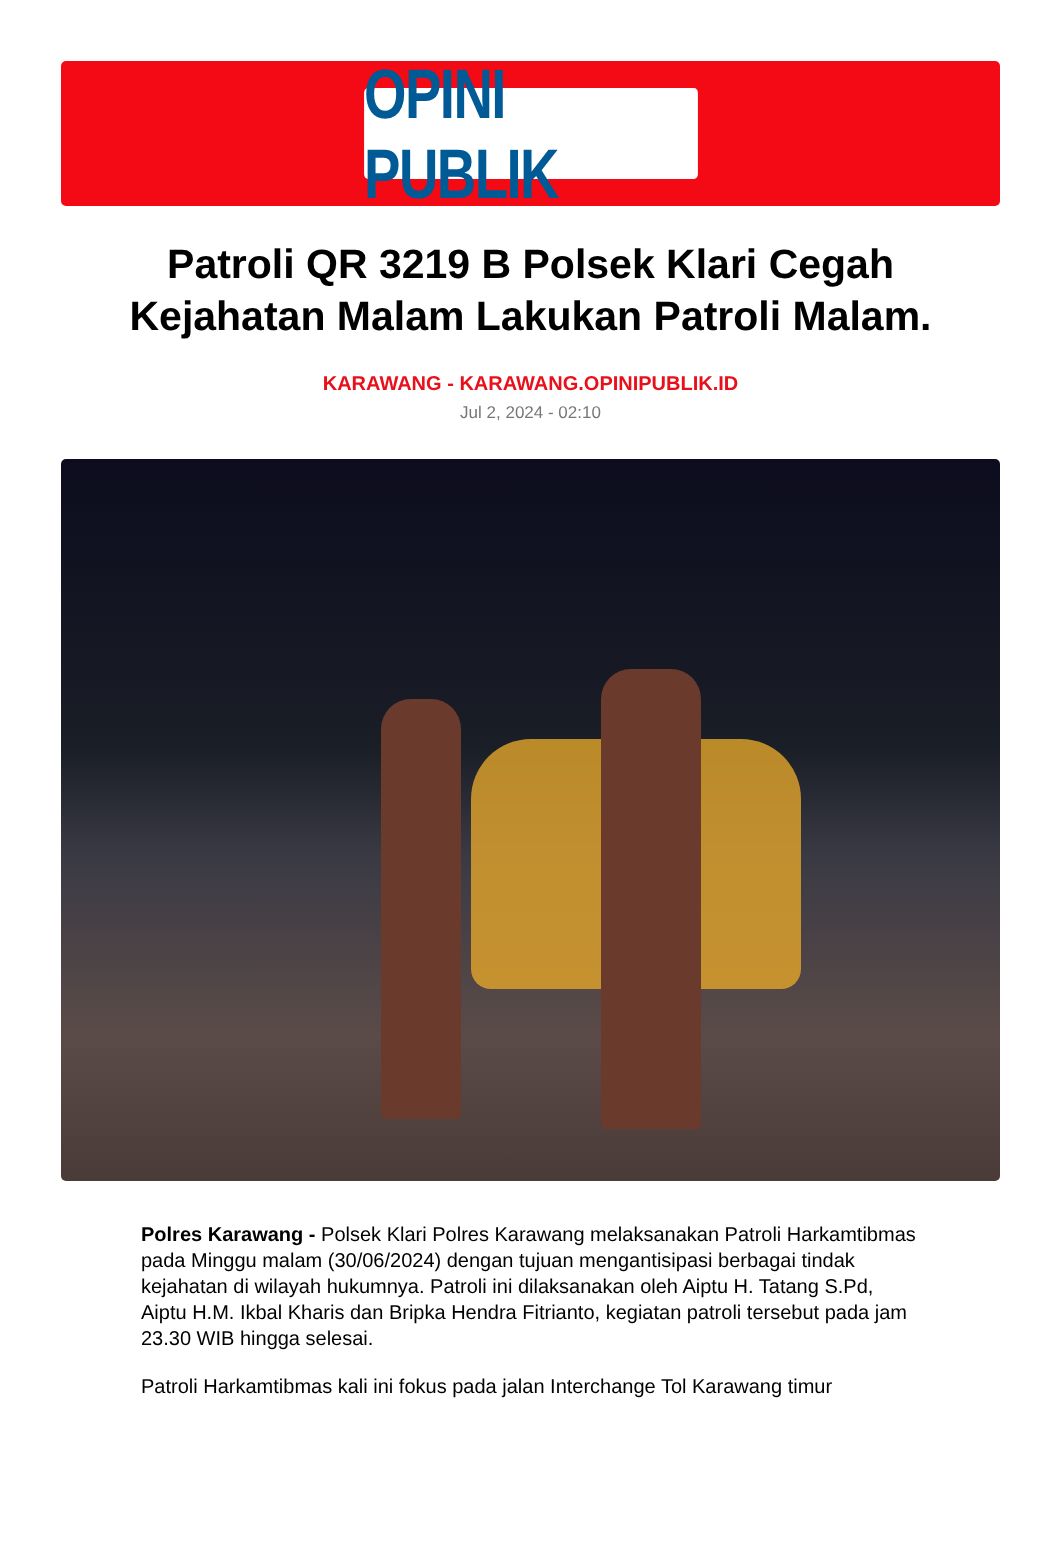OPINI PUBLIK
Patroli QR 3219 B Polsek Klari Cegah Kejahatan Malam Lakukan Patroli Malam.
KARAWANG - KARAWANG.OPINIPUBLIK.ID
Jul 2, 2024 - 02:10
Polres Karawang - Polsek Klari Polres Karawang melaksanakan Patroli Harkamtibmas pada Minggu malam (30/06/2024) dengan tujuan mengantisipasi berbagai tindak kejahatan di wilayah hukumnya. Patroli ini dilaksanakan oleh Aiptu H. Tatang S.Pd, Aiptu H.M. Ikbal Kharis dan Bripka Hendra Fitrianto, kegiatan patroli tersebut pada jam 23.30 WIB hingga selesai.
Patroli Harkamtibmas kali ini fokus pada jalan Interchange Tol Karawang timur